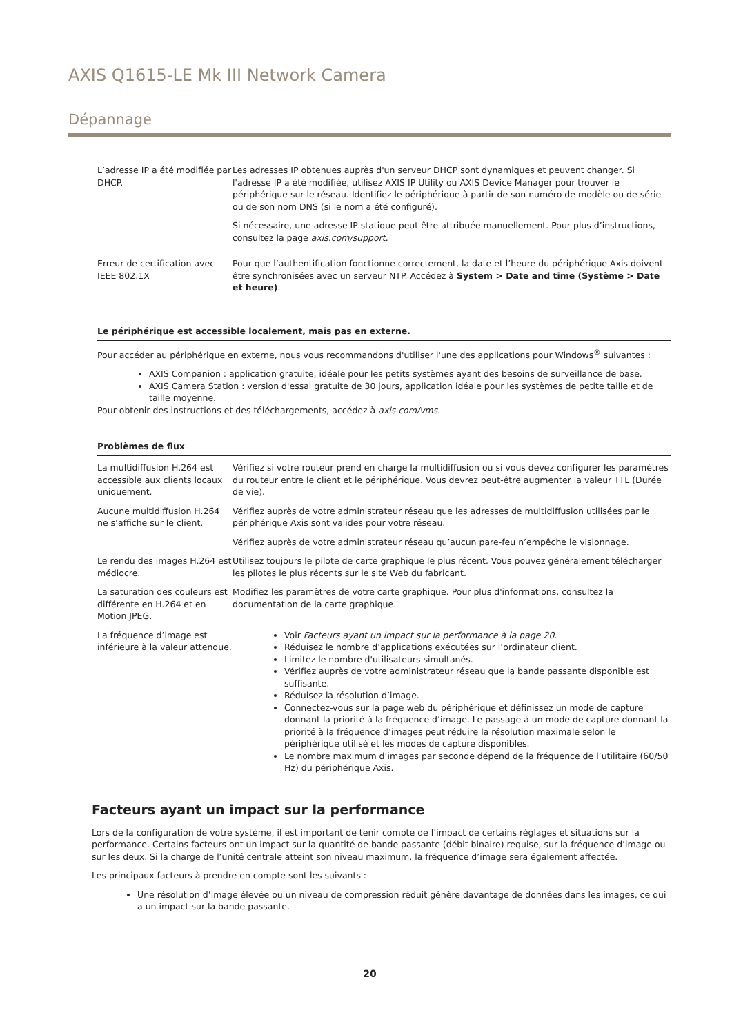AXIS Q1615-LE Mk III Network Camera
Dépannage
| L’adresse IP a été modifiée par DHCP. | Les adresses IP obtenues auprès d'un serveur DHCP sont dynamiques et peuvent changer. Si l'adresse IP a été modifiée, utilisez AXIS IP Utility ou AXIS Device Manager pour trouver le périphérique sur le réseau. Identifiez le périphérique à partir de son numéro de modèle ou de série ou de son nom DNS (si le nom a été configuré). Si nécessaire, une adresse IP statique peut être attribuée manuellement. Pour plus d’instructions, consultez la page axis.com/support . |
| Erreur de certification avec IEEE 802.1X | Pour que l’authentification fonctionne correctement, la date et l’heure du périphérique Axis doivent être synchronisées avec un serveur NTP. Accédez à System > Date and time (Système > Date et heure) . |
Le périphérique est accessible localement, mais pas en externe.
Pour accéder au périphérique en externe, nous vous recommandons d'utiliser l'une des applications pour Windows<sup>®</sup> suivantes :
AXIS Companion : application gratuite, idéale pour les petits systèmes ayant des besoins de surveillance de base.
AXIS Camera Station : version d'essai gratuite de 30 jours, application idéale pour les systèmes de petite taille et de taille moyenne.
Pour obtenir des instructions et des téléchargements, accédez à axis.com/vms.
Problèmes de flux
| La multidiffusion H.264 est accessible aux clients locaux uniquement. | Vérifiez si votre routeur prend en charge la multidiffusion ou si vous devez configurer les paramètres du routeur entre le client et le périphérique. Vous devrez peut-être augmenter la valeur TTL (Durée de vie). |
| Aucune multidiffusion H.264 ne s’affiche sur le client. | Vérifiez auprès de votre administrateur réseau que les adresses de multidiffusion utilisées par le périphérique Axis sont valides pour votre réseau. Vérifiez auprès de votre administrateur réseau qu’aucun pare-feu n’empêche le visionnage. |
| Le rendu des images H.264 est médiocre. | Utilisez toujours le pilote de carte graphique le plus récent. Vous pouvez généralement télécharger les pilotes le plus récents sur le site Web du fabricant. |
| La saturation des couleurs est différente en H.264 et en Motion JPEG. | Modifiez les paramètres de votre carte graphique. Pour plus d'informations, consultez la documentation de la carte graphique. |
| La fréquence d’image est inférieure à la valeur attendue. | Voir Facteurs ayant un impact sur la performance à la page 20 . Réduisez le nombre d’applications exécutées sur l’ordinateur client. Limitez le nombre d'utilisateurs simultanés. Vérifiez auprès de votre administrateur réseau que la bande passante disponible est suffisante. Réduisez la résolution d’image. Connectez-vous sur la page web du périphérique et définissez un mode de capture donnant la priorité à la fréquence d’image. Le passage à un mode de capture donnant la priorité à la fréquence d’images peut réduire la résolution maximale selon le périphérique utilisé et les modes de capture disponibles. Le nombre maximum d’images par seconde dépend de la fréquence de l’utilitaire (60/50 Hz) du périphérique Axis. |
Facteurs ayant un impact sur la performance
Lors de la configuration de votre système, il est important de tenir compte de l’impact de certains réglages et situations sur la performance. Certains facteurs ont un impact sur la quantité de bande passante (débit binaire) requise, sur la fréquence d’image ou sur les deux. Si la charge de l’unité centrale atteint son niveau maximum, la fréquence d’image sera également affectée.
Les principaux facteurs à prendre en compte sont les suivants :
Une résolution d’image élevée ou un niveau de compression réduit génère davantage de données dans les images, ce qui a un impact sur la bande passante.
20